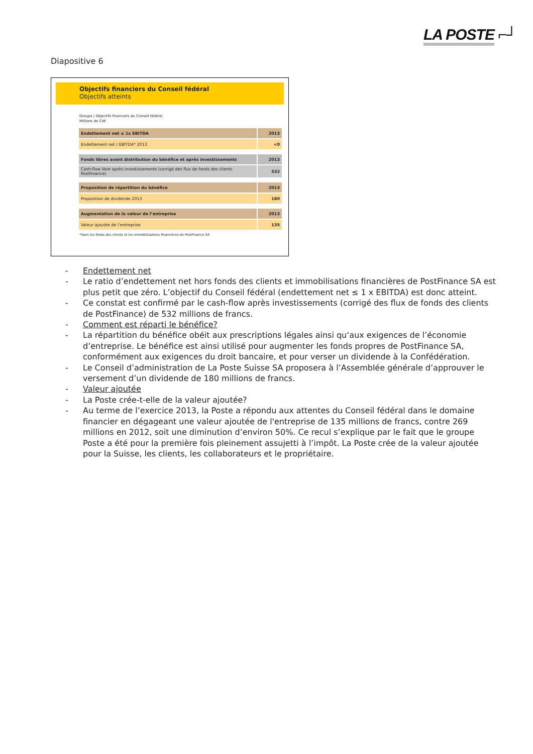LA POSTE ⌐┘
Diapositive 6
Objectifs financiers du Conseil fédéral
Objectifs atteints
Groupe | Objectifs financiers du Conseil fédéral
Millions de CHF
| Endettement net ≤ 1x EBITDA | 2013 |
| Endettement net / EBITDA* 2013 | <0 |
| Fonds libres avant distribution du bénéfice et après investissements | 2013 |
| Cash-flow libre après investissements (corrigé des flux de fonds des clients PostFinance) | 532 |
| Proposition de répartition du bénéfice | 2013 |
| Proposition de dividende 2013 | 180 |
| Augmentation de la valeur de l’entreprise | 2013 |
| Valeur ajoutée de l’entreprise | 135 |
*Sans les fonds des clients et les immobilisations financières de PostFinance SA
- Endettement net
- Le ratio d’endettement net hors fonds des clients et immobilisations financières de PostFinance SA est plus petit que zéro. L’objectif du Conseil fédéral (endettement net ≤ 1 x EBITDA) est donc atteint.
- Ce constat est confirmé par le cash-flow après investissements (corrigé des flux de fonds des clients de PostFinance) de 532 millions de francs.
- Comment est réparti le bénéfice?
- La répartition du bénéfice obéit aux prescriptions légales ainsi qu‘aux exigences de l’économie d’entreprise. Le bénéfice est ainsi utilisé pour augmenter les fonds propres de PostFinance SA, conformément aux exigences du droit bancaire, et pour verser un dividende à la Confédération.
- Le Conseil d’administration de La Poste Suisse SA proposera à l’Assemblée générale d’approuver le versement d’un dividende de 180 millions de francs.
- Valeur ajoutée
- La Poste crée-t-elle de la valeur ajoutée?
- Au terme de l’exercice 2013, la Poste a répondu aux attentes du Conseil fédéral dans le domaine financier en dégageant une valeur ajoutée de l'entreprise de 135 millions de francs, contre 269 millions en 2012, soit une diminution d’environ 50%. Ce recul s’explique par le fait que le groupe Poste a été pour la première fois pleinement assujetti à l’impôt. La Poste crée de la valeur ajoutée pour la Suisse, les clients, les collaborateurs et le propriétaire.